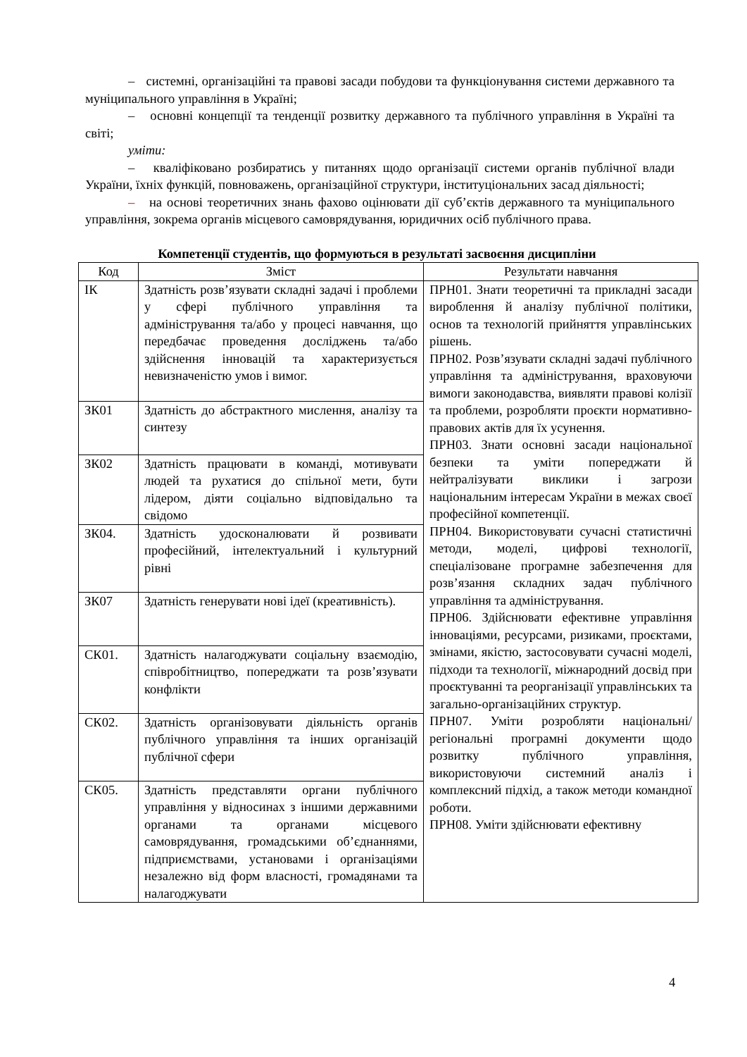– системні, організаційні та правові засади побудови та функціонування системи державного та муніципального управління в Україні;
– основні концепції та тенденції розвитку державного та публічного управління в Україні та світі;
уміти:
– кваліфіковано розбиратись у питаннях щодо організації системи органів публічної влади України, їхніх функцій, повноважень, організаційної структури, інституціональних засад діяльності;
– на основі теоретичних знань фахово оцінювати дії суб’єктів державного та муніципального управління, зокрема органів місцевого самоврядування, юридичних осіб публічного права.
Компетенції студентів, що формуються в результаті засвоєння дисципліни
| Код | Зміст | Результати навчання |
| --- | --- | --- |
| ІК | Здатність розв’язувати складні задачі і проблеми у сфері публічного управління та адміністрування та/або у процесі навчання, що передбачає проведення досліджень та/або здійснення інновацій та характеризується невизначеністю умов і вимог. | ПРН01. Знати теоретичні та прикладні засади вироблення й аналізу публічної політики, основ та технологій прийняття управлінських рішень. ПРН02. Розв’язувати складні задачі публічного управління та адміністрування, враховуючи вимоги законодавства, виявляти правові колізії та проблеми, розробляти проєкти нормативно-правових актів для їх усунення. ПРН03. Знати основні засади національної безпеки та уміти попереджати й нейтралізувати виклики і загрози національним інтересам України в межах своєї професійної компетенції. ПРН04. Використовувати сучасні статистичні методи, моделі, цифрові технології, спеціалізоване програмне забезпечення для розв’язання складних задач публічного управління та адміністрування. ПРН06. Здійснювати ефективне управління інноваціями, ресурсами, ризиками, проєктами, змінами, якістю, застосовувати сучасні моделі, підходи та технології, міжнародний досвід при проєктуванні та реорганізації управлінських та загально-організаційних структур. ПРН07. Уміти розробляти національні/регіональні програмні документи щодо розвитку публічного управління, використовуючи системний аналіз і комплексний підхід, а також методи командної роботи. ПРН08. Уміти здійснювати ефективну |
| ЗК01 | Здатність до абстрактного мислення, аналізу та синтезу | |
| ЗК02 | Здатність працювати в команді, мотивувати людей та рухатися до спільної мети, бути лідером, діяти соціально відповідально та свідомо | |
| ЗК04. | Здатність удосконалювати й розвивати професійний, інтелектуальний і культурний рівні | |
| ЗК07 | Здатність генерувати нові ідеї (креативність). | |
| СК01. | Здатність налагоджувати соціальну взаємодію, співробітництво, попереджати та розв’язувати конфлікти | |
| СК02. | Здатність організовувати діяльність органів публічного управління та інших організацій публічної сфери | |
| СК05. | Здатність представляти органи публічного управління у відносинах з іншими державними органами та органами місцевого самоврядування, громадськими об’єднаннями, підприємствами, установами і організаціями незалежно від форм власності, громадянами та налагоджувати | |
4